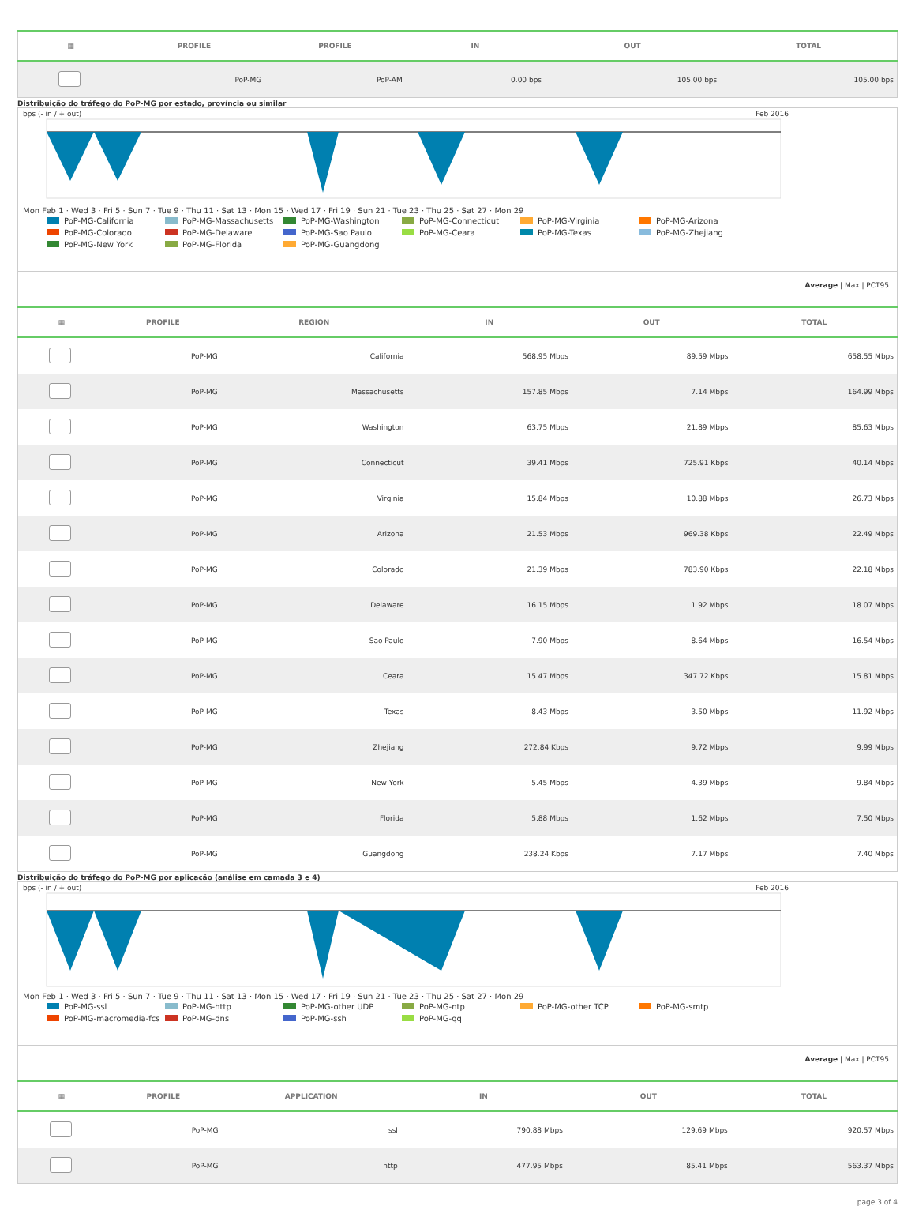| ▦ | PROFILE | PROFILE | IN | OUT | TOTAL |
| --- | --- | --- | --- | --- | --- |
| | PoP-MG | PoP-AM | 0.00 bps | 105.00 bps | 105.00 bps |
Distribuição do tráfego do PoP-MG por estado, província ou similar
bps (- in / + out) Feb 2016
Mon Feb 1 · Wed 3 · Fri 5 · Sun 7 · Tue 9 · Thu 11 · Sat 13 · Mon 15 · Wed 17 · Fri 19 · Sun 21 · Tue 23 · Thu 25 · Sat 27 · Mon 29
PoP-MG-California PoP-MG-Massachusetts PoP-MG-Washington PoP-MG-Connecticut PoP-MG-Virginia PoP-MG-Arizona PoP-MG-Colorado PoP-MG-Delaware PoP-MG-Sao Paulo PoP-MG-Ceara PoP-MG-Texas PoP-MG-Zhejiang PoP-MG-New York PoP-MG-Florida PoP-MG-Guangdong
Average | Max | PCT95
| ▦ | PROFILE | REGION | IN | OUT | TOTAL |
| --- | --- | --- | --- | --- | --- |
| | PoP-MG | California | 568.95 Mbps | 89.59 Mbps | 658.55 Mbps |
| | PoP-MG | Massachusetts | 157.85 Mbps | 7.14 Mbps | 164.99 Mbps |
| | PoP-MG | Washington | 63.75 Mbps | 21.89 Mbps | 85.63 Mbps |
| | PoP-MG | Connecticut | 39.41 Mbps | 725.91 Kbps | 40.14 Mbps |
| | PoP-MG | Virginia | 15.84 Mbps | 10.88 Mbps | 26.73 Mbps |
| | PoP-MG | Arizona | 21.53 Mbps | 969.38 Kbps | 22.49 Mbps |
| | PoP-MG | Colorado | 21.39 Mbps | 783.90 Kbps | 22.18 Mbps |
| | PoP-MG | Delaware | 16.15 Mbps | 1.92 Mbps | 18.07 Mbps |
| | PoP-MG | Sao Paulo | 7.90 Mbps | 8.64 Mbps | 16.54 Mbps |
| | PoP-MG | Ceara | 15.47 Mbps | 347.72 Kbps | 15.81 Mbps |
| | PoP-MG | Texas | 8.43 Mbps | 3.50 Mbps | 11.92 Mbps |
| | PoP-MG | Zhejiang | 272.84 Kbps | 9.72 Mbps | 9.99 Mbps |
| | PoP-MG | New York | 5.45 Mbps | 4.39 Mbps | 9.84 Mbps |
| | PoP-MG | Florida | 5.88 Mbps | 1.62 Mbps | 7.50 Mbps |
| | PoP-MG | Guangdong | 238.24 Kbps | 7.17 Mbps | 7.40 Mbps |
Distribuição do tráfego do PoP-MG por aplicação (análise em camada 3 e 4)
bps (- in / + out) Feb 2016
Mon Feb 1 · Wed 3 · Fri 5 · Sun 7 · Tue 9 · Thu 11 · Sat 13 · Mon 15 · Wed 17 · Fri 19 · Sun 21 · Tue 23 · Thu 25 · Sat 27 · Mon 29
PoP-MG-ssl PoP-MG-http PoP-MG-other UDP PoP-MG-ntp PoP-MG-other TCP PoP-MG-smtp PoP-MG-macromedia-fcs PoP-MG-dns PoP-MG-ssh PoP-MG-qq
Average | Max | PCT95
| ▦ | PROFILE | APPLICATION | IN | OUT | TOTAL |
| --- | --- | --- | --- | --- | --- |
| | PoP-MG | ssl | 790.88 Mbps | 129.69 Mbps | 920.57 Mbps |
| | PoP-MG | http | 477.95 Mbps | 85.41 Mbps | 563.37 Mbps |
page 3 of 4